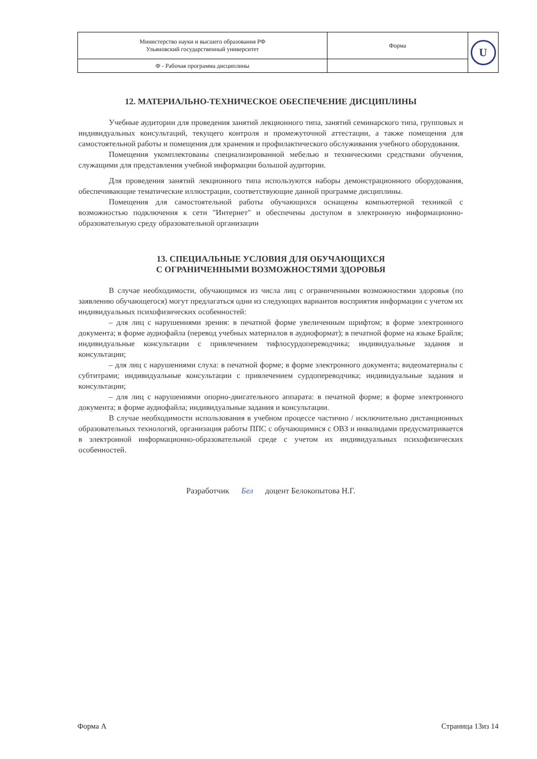| Министерство науки и высшего образования РФ Ульяновский государственный университет | Форма | U |
| Ф - Рабочая программа дисциплины | | |
12. МАТЕРИАЛЬНО-ТЕХНИЧЕСКОЕ ОБЕСПЕЧЕНИЕ ДИСЦИПЛИНЫ
Учебные аудитории для проведения занятий лекционного типа, занятий семинарского типа, групповых и индивидуальных консультаций, текущего контроля и промежуточной аттестации, а также помещения для самостоятельной работы и помещения для хранения и профилактического обслуживания учебного оборудования.
Помещения укомплектованы специализированной мебелью и техническими средствами обучения, служащими для представления учебной информации большой аудитории.
Для проведения занятий лекционного типа используются наборы демонстрационного оборудования, обеспечивающие тематические иллюстрации, соответствующие данной программе дисциплины.
Помещения для самостоятельной работы обучающихся оснащены компьютерной техникой с возможностью подключения к сети "Интернет" и обеспечены доступом в электронную информационно-образовательную среду образовательной организации
13. СПЕЦИАЛЬНЫЕ УСЛОВИЯ ДЛЯ ОБУЧАЮЩИХСЯ
С ОГРАНИЧЕННЫМИ ВОЗМОЖНОСТЯМИ ЗДОРОВЬЯ
В случае необходимости, обучающимся из числа лиц с ограниченными возможностями здоровья (по заявлению обучающегося) могут предлагаться одни из следующих вариантов восприятия информации с учетом их индивидуальных психофизических особенностей:
– для лиц с нарушениями зрения: в печатной форме увеличенным шрифтом; в форме электронного документа; в форме аудиофайла (перевод учебных материалов в аудиоформат); в печатной форме на языке Брайля; индивидуальные консультации с привлечением тифлосурдопереводчика; индивидуальные задания и консультации;
– для лиц с нарушениями слуха: в печатной форме; в форме электронного документа; видеоматериалы с субтитрами; индивидуальные консультации с привлечением сурдопереводчика; индивидуальные задания и консультации;
– для лиц с нарушениями опорно-двигательного аппарата: в печатной форме; в форме электронного документа; в форме аудиофайла; индивидуальные задания и консультации.
В случае необходимости использования в учебном процессе частично / исключительно дистанционных образовательных технологий, организация работы ППС с обучающимися с ОВЗ и инвалидами предусматривается в электронной информационно-образовательной среде с учетом их индивидуальных психофизических особенностей.
Разработчик Бел доцент Белокопытова Н.Г.
Форма А Страница 13из 14